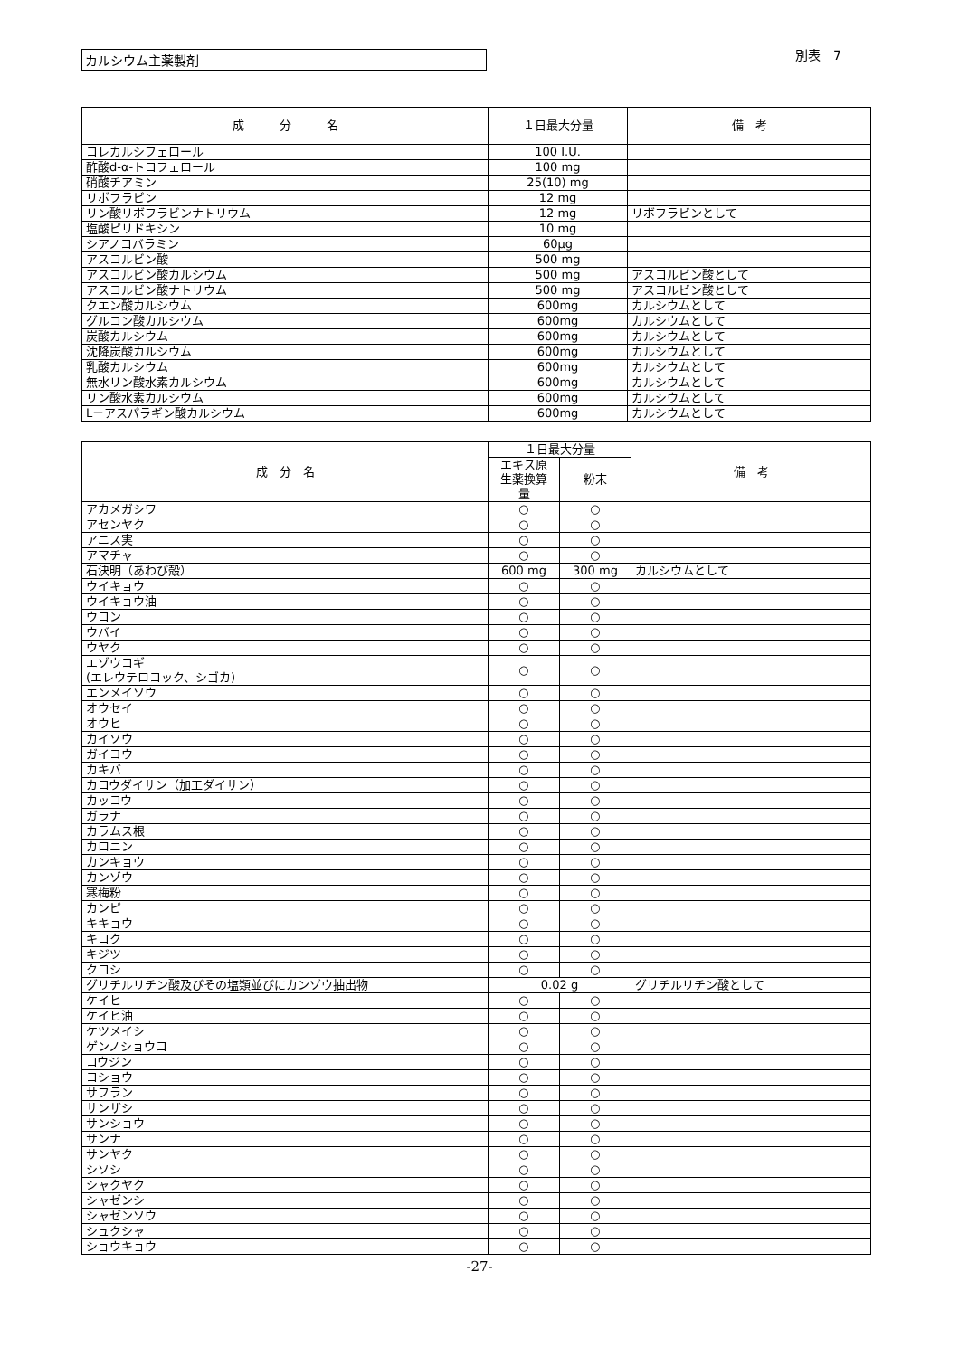カルシウム主薬製剤
別表　7
| 成 分 名 | １日最大分量 | 備 考 |
| --- | --- | --- |
| コレカルシフェロール | 100 I.U. | |
| 酢酸d-α-トコフェロール | 100 mg | |
| 硝酸チアミン | 25(10) mg | |
| リボフラビン | 12 mg | |
| リン酸リボフラビンナトリウム | 12 mg | リボフラビンとして |
| 塩酸ピリドキシン | 10 mg | |
| シアノコバラミン | 60μg | |
| アスコルビン酸 | 500 mg | |
| アスコルビン酸カルシウム | 500 mg | アスコルビン酸として |
| アスコルビン酸ナトリウム | 500 mg | アスコルビン酸として |
| クエン酸カルシウム | 600mg | カルシウムとして |
| グルコン酸カルシウム | 600mg | カルシウムとして |
| 炭酸カルシウム | 600mg | カルシウムとして |
| 沈降炭酸カルシウム | 600mg | カルシウムとして |
| 乳酸カルシウム | 600mg | カルシウムとして |
| 無水リン酸水素カルシウム | 600mg | カルシウムとして |
| リン酸水素カルシウム | 600mg | カルシウムとして |
| L－アスパラギン酸カルシウム | 600mg | カルシウムとして |
| 成 分 名 | １日最大分量 | | 備 考 |
| --- | --- | --- | --- |
| | エキス原 生薬換算 量 | 粉末 | |
| アカメガシワ | ○ | ○ | |
| アセンヤク | ○ | ○ | |
| アニス実 | ○ | ○ | |
| アマチャ | ○ | ○ | |
| 石決明（あわび殻） | 600 mg | 300 mg | カルシウムとして |
| ウイキョウ | ○ | ○ | |
| ウイキョウ油 | ○ | ○ | |
| ウコン | ○ | ○ | |
| ウバイ | ○ | ○ | |
| ウヤク | ○ | ○ | |
| エゾウコギ (エレウテロコック、シゴカ) | ○ | ○ | |
| エンメイソウ | ○ | ○ | |
| オウセイ | ○ | ○ | |
| オウヒ | ○ | ○ | |
| カイソウ | ○ | ○ | |
| ガイヨウ | ○ | ○ | |
| カキバ | ○ | ○ | |
| カコウダイサン（加工ダイサン） | ○ | ○ | |
| カッコウ | ○ | ○ | |
| ガラナ | ○ | ○ | |
| カラムス根 | ○ | ○ | |
| カロニン | ○ | ○ | |
| カンキョウ | ○ | ○ | |
| カンゾウ | ○ | ○ | |
| 寒梅粉 | ○ | ○ | |
| カンピ | ○ | ○ | |
| キキョウ | ○ | ○ | |
| キコク | ○ | ○ | |
| キジツ | ○ | ○ | |
| クコシ | ○ | ○ | |
| グリチルリチン酸及びその塩類並びにカンゾウ抽出物 | 0.02 g | | グリチルリチン酸として |
| ケイヒ | ○ | ○ | |
| ケイヒ油 | ○ | ○ | |
| ケツメイシ | ○ | ○ | |
| ゲンノショウコ | ○ | ○ | |
| コウジン | ○ | ○ | |
| コショウ | ○ | ○ | |
| サフラン | ○ | ○ | |
| サンザシ | ○ | ○ | |
| サンショウ | ○ | ○ | |
| サンナ | ○ | ○ | |
| サンヤク | ○ | ○ | |
| シソシ | ○ | ○ | |
| シャクヤク | ○ | ○ | |
| シャゼンシ | ○ | ○ | |
| シャゼンソウ | ○ | ○ | |
| シュクシャ | ○ | ○ | |
| ショウキョウ | ○ | ○ | |
-27-